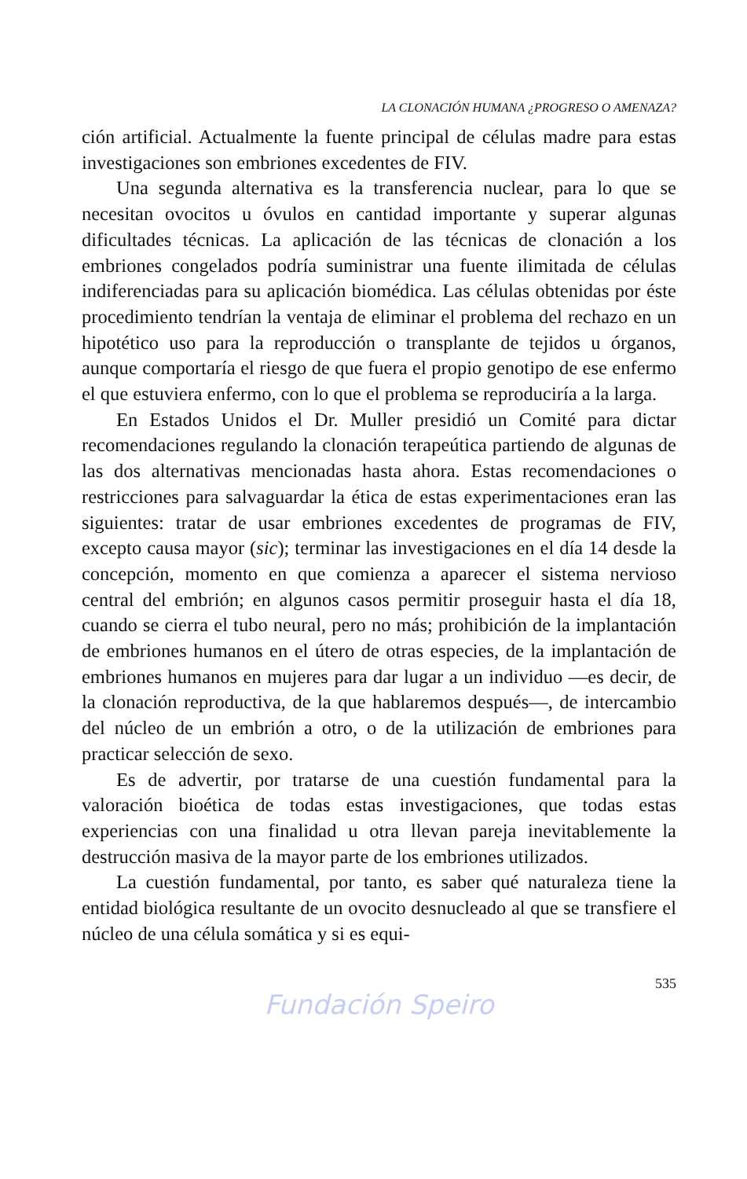LA CLONACIÓN HUMANA ¿PROGRESO O AMENAZA?
ción artificial. Actualmente la fuente principal de células madre para estas investigaciones son embriones excedentes de FIV.
Una segunda alternativa es la transferencia nuclear, para lo que se necesitan ovocitos u óvulos en cantidad importante y superar algunas dificultades técnicas. La aplicación de las técnicas de clonación a los embriones congelados podría suministrar una fuente ilimitada de células indiferenciadas para su aplicación biomédica. Las células obtenidas por éste procedimiento tendrían la ventaja de eliminar el problema del rechazo en un hipotético uso para la reproducción o transplante de tejidos u órganos, aunque comportaría el riesgo de que fuera el propio genotipo de ese enfermo el que estuviera enfermo, con lo que el problema se reproduciría a la larga.
En Estados Unidos el Dr. Muller presidió un Comité para dictar recomendaciones regulando la clonación terapeútica partiendo de algunas de las dos alternativas mencionadas hasta ahora. Estas recomendaciones o restricciones para salvaguardar la ética de estas experimentaciones eran las siguientes: tratar de usar embriones excedentes de programas de FIV, excepto causa mayor (sic); terminar las investigaciones en el día 14 desde la concepción, momento en que comienza a aparecer el sistema nervioso central del embrión; en algunos casos permitir proseguir hasta el día 18, cuando se cierra el tubo neural, pero no más; prohibición de la implantación de embriones humanos en el útero de otras especies, de la implantación de embriones humanos en mujeres para dar lugar a un individuo —es decir, de la clonación reproductiva, de la que hablaremos después—, de intercambio del núcleo de un embrión a otro, o de la utilización de embriones para practicar selección de sexo.
Es de advertir, por tratarse de una cuestión fundamental para la valoración bioética de todas estas investigaciones, que todas estas experiencias con una finalidad u otra llevan pareja inevitablemente la destrucción masiva de la mayor parte de los embriones utilizados.
La cuestión fundamental, por tanto, es saber qué naturaleza tiene la entidad biológica resultante de un ovocito desnucleado al que se transfiere el núcleo de una célula somática y si es equi-
535
Fundación Speiro